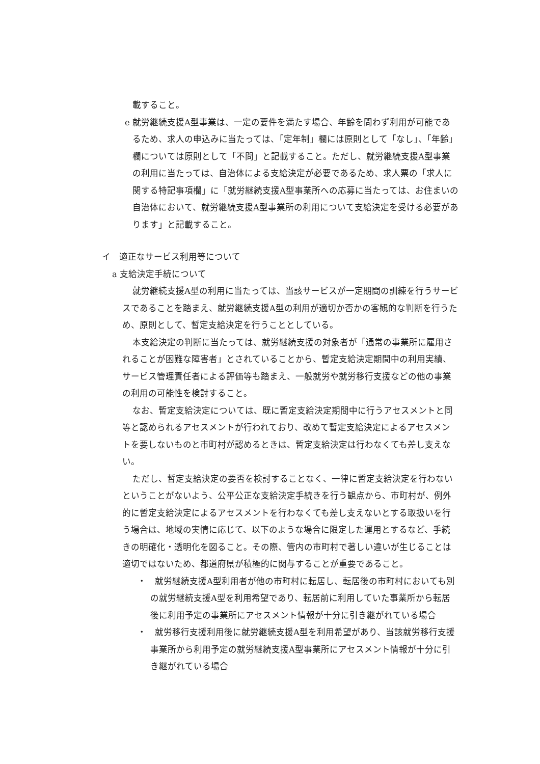載すること。
e 就労継続支援A型事業は、一定の要件を満たす場合、年齢を問わず利用が可能であるため、求人の申込みに当たっては、「定年制」欄には原則として「なし」、「年齢」欄については原則として「不問」と記載すること。ただし、就労継続支援A型事業の利用に当たっては、自治体による支給決定が必要であるため、求人票の「求人に関する特記事項欄」に「就労継続支援A型事業所への応募に当たっては、お住まいの自治体において、就労継続支援A型事業所の利用について支給決定を受ける必要があります」と記載すること。
イ　適正なサービス利用等について
a 支給決定手続について
就労継続支援A型の利用に当たっては、当該サービスが一定期間の訓練を行うサービスであることを踏まえ、就労継続支援A型の利用が適切か否かの客観的な判断を行うため、原則として、暫定支給決定を行うこととしている。
本支給決定の判断に当たっては、就労継続支援の対象者が「通常の事業所に雇用されることが困難な障害者」とされていることから、暫定支給決定期間中の利用実績、サービス管理責任者による評価等も踏まえ、一般就労や就労移行支援などの他の事業の利用の可能性を検討すること。
なお、暫定支給決定については、既に暫定支給決定期間中に行うアセスメントと同等と認められるアセスメントが行われており、改めて暫定支給決定によるアセスメントを要しないものと市町村が認めるときは、暫定支給決定は行わなくても差し支えない。
ただし、暫定支給決定の要否を検討することなく、一律に暫定支給決定を行わないということがないよう、公平公正な支給決定手続きを行う観点から、市町村が、例外的に暫定支給決定によるアセスメントを行わなくても差し支えないとする取扱いを行う場合は、地域の実情に応じて、以下のような場合に限定した運用とするなど、手続きの明確化・透明化を図ること。その際、管内の市町村で著しい違いが生じることは適切ではないため、都道府県が積極的に関与することが重要であること。
・　就労継続支援A型利用者が他の市町村に転居し、転居後の市町村においても別の就労継続支援A型を利用希望であり、転居前に利用していた事業所から転居後に利用予定の事業所にアセスメント情報が十分に引き継がれている場合
・　就労移行支援利用後に就労継続支援A型を利用希望があり、当該就労移行支援事業所から利用予定の就労継続支援A型事業所にアセスメント情報が十分に引き継がれている場合